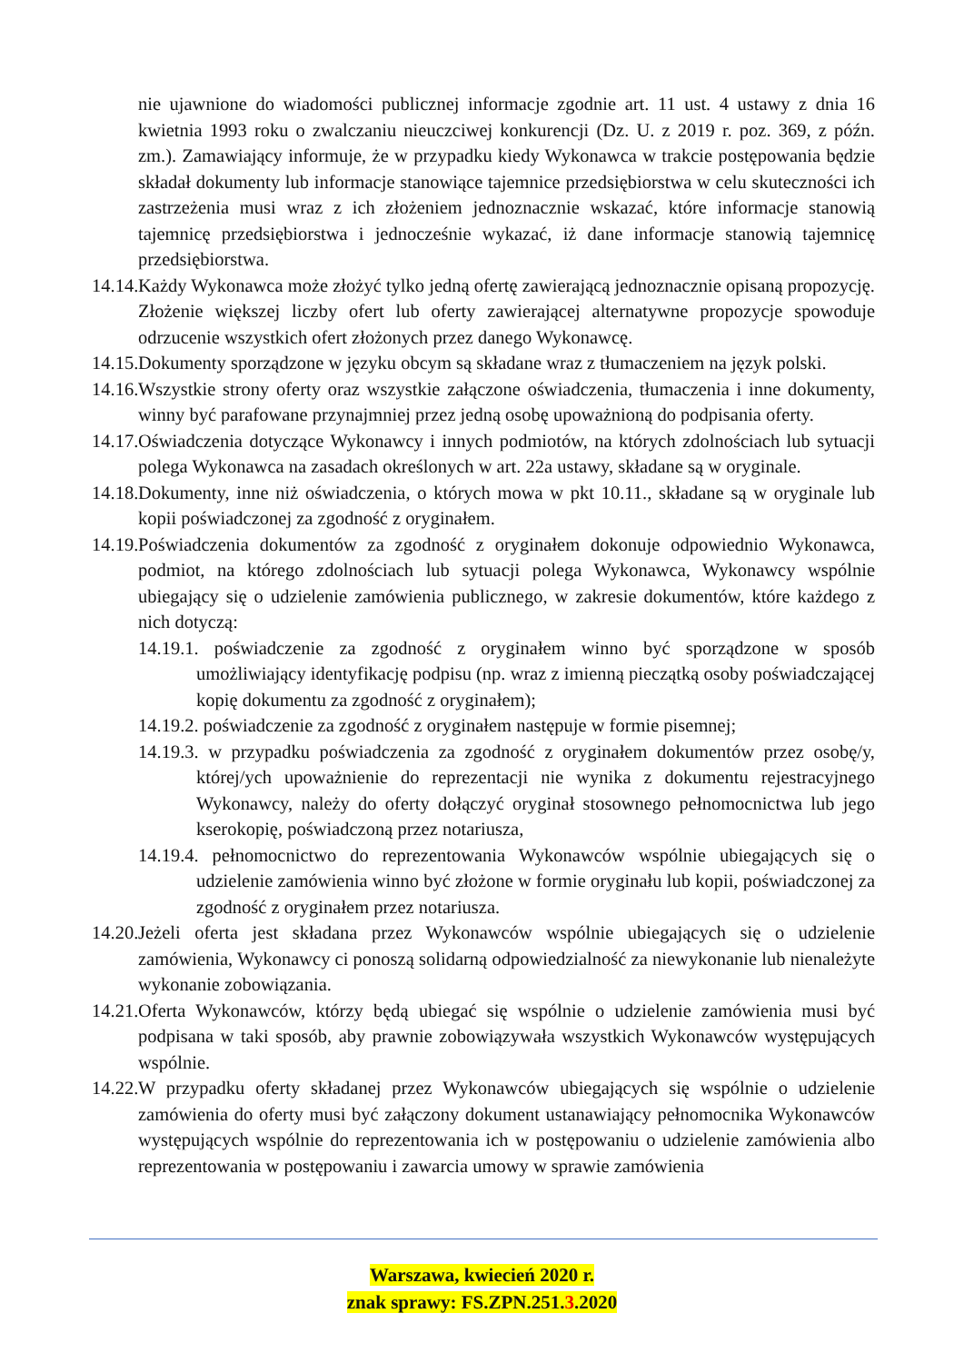nie ujawnione do wiadomości publicznej informacje zgodnie art. 11 ust. 4 ustawy z dnia 16 kwietnia 1993 roku o zwalczaniu nieuczciwej konkurencji (Dz. U. z 2019 r. poz. 369, z późn. zm.). Zamawiający informuje, że w przypadku kiedy Wykonawca w trakcie postępowania będzie składał dokumenty lub informacje stanowiące tajemnice przedsiębiorstwa w celu skuteczności ich zastrzeżenia musi wraz z ich złożeniem jednoznacznie wskazać, które informacje stanowią tajemnicę przedsiębiorstwa i jednocześnie wykazać, iż dane informacje stanowią tajemnicę przedsiębiorstwa.
14.14. Każdy Wykonawca może złożyć tylko jedną ofertę zawierającą jednoznacznie opisaną propozycję. Złożenie większej liczby ofert lub oferty zawierającej alternatywne propozycje spowoduje odrzucenie wszystkich ofert złożonych przez danego Wykonawcę.
14.15. Dokumenty sporządzone w języku obcym są składane wraz z tłumaczeniem na język polski.
14.16. Wszystkie strony oferty oraz wszystkie załączone oświadczenia, tłumaczenia i inne dokumenty, winny być parafowane przynajmniej przez jedną osobę upoważnioną do podpisania oferty.
14.17. Oświadczenia dotyczące Wykonawcy i innych podmiotów, na których zdolnościach lub sytuacji polega Wykonawca na zasadach określonych w art. 22a ustawy, składane są w oryginale.
14.18. Dokumenty, inne niż oświadczenia, o których mowa w pkt 10.11., składane są w oryginale lub kopii poświadczonej za zgodność z oryginałem.
14.19. Poświadczenia dokumentów za zgodność z oryginałem dokonuje odpowiednio Wykonawca, podmiot, na którego zdolnościach lub sytuacji polega Wykonawca, Wykonawcy wspólnie ubiegający się o udzielenie zamówienia publicznego, w zakresie dokumentów, które każdego z nich dotyczą:
14.19.1. poświadczenie za zgodność z oryginałem winno być sporządzone w sposób umożliwiający identyfikację podpisu (np. wraz z imienną pieczątką osoby poświadczającej kopię dokumentu za zgodność z oryginałem);
14.19.2. poświadczenie za zgodność z oryginałem następuje w formie pisemnej;
14.19.3. w przypadku poświadczenia za zgodność z oryginałem dokumentów przez osobę/y, której/ych upoważnienie do reprezentacji nie wynika z dokumentu rejestracyjnego Wykonawcy, należy do oferty dołączyć oryginał stosownego pełnomocnictwa lub jego kserokopię, poświadczoną przez notariusza,
14.19.4. pełnomocnictwo do reprezentowania Wykonawców wspólnie ubiegających się o udzielenie zamówienia winno być złożone w formie oryginału lub kopii, poświadczonej za zgodność z oryginałem przez notariusza.
14.20. Jeżeli oferta jest składana przez Wykonawców wspólnie ubiegających się o udzielenie zamówienia, Wykonawcy ci ponoszą solidarną odpowiedzialność za niewykonanie lub nienależyte wykonanie zobowiązania.
14.21. Oferta Wykonawców, którzy będą ubiegać się wspólnie o udzielenie zamówienia musi być podpisana w taki sposób, aby prawnie zobowiązywała wszystkich Wykonawców występujących wspólnie.
14.22. W przypadku oferty składanej przez Wykonawców ubiegających się wspólnie o udzielenie zamówienia do oferty musi być załączony dokument ustanawiający pełnomocnika Wykonawców występujących wspólnie do reprezentowania ich w postępowaniu o udzielenie zamówienia albo reprezentowania w postępowaniu i zawarcia umowy w sprawie zamówienia
Warszawa, kwiecień 2020 r.
znak sprawy: FS.ZPN.251.3.2020